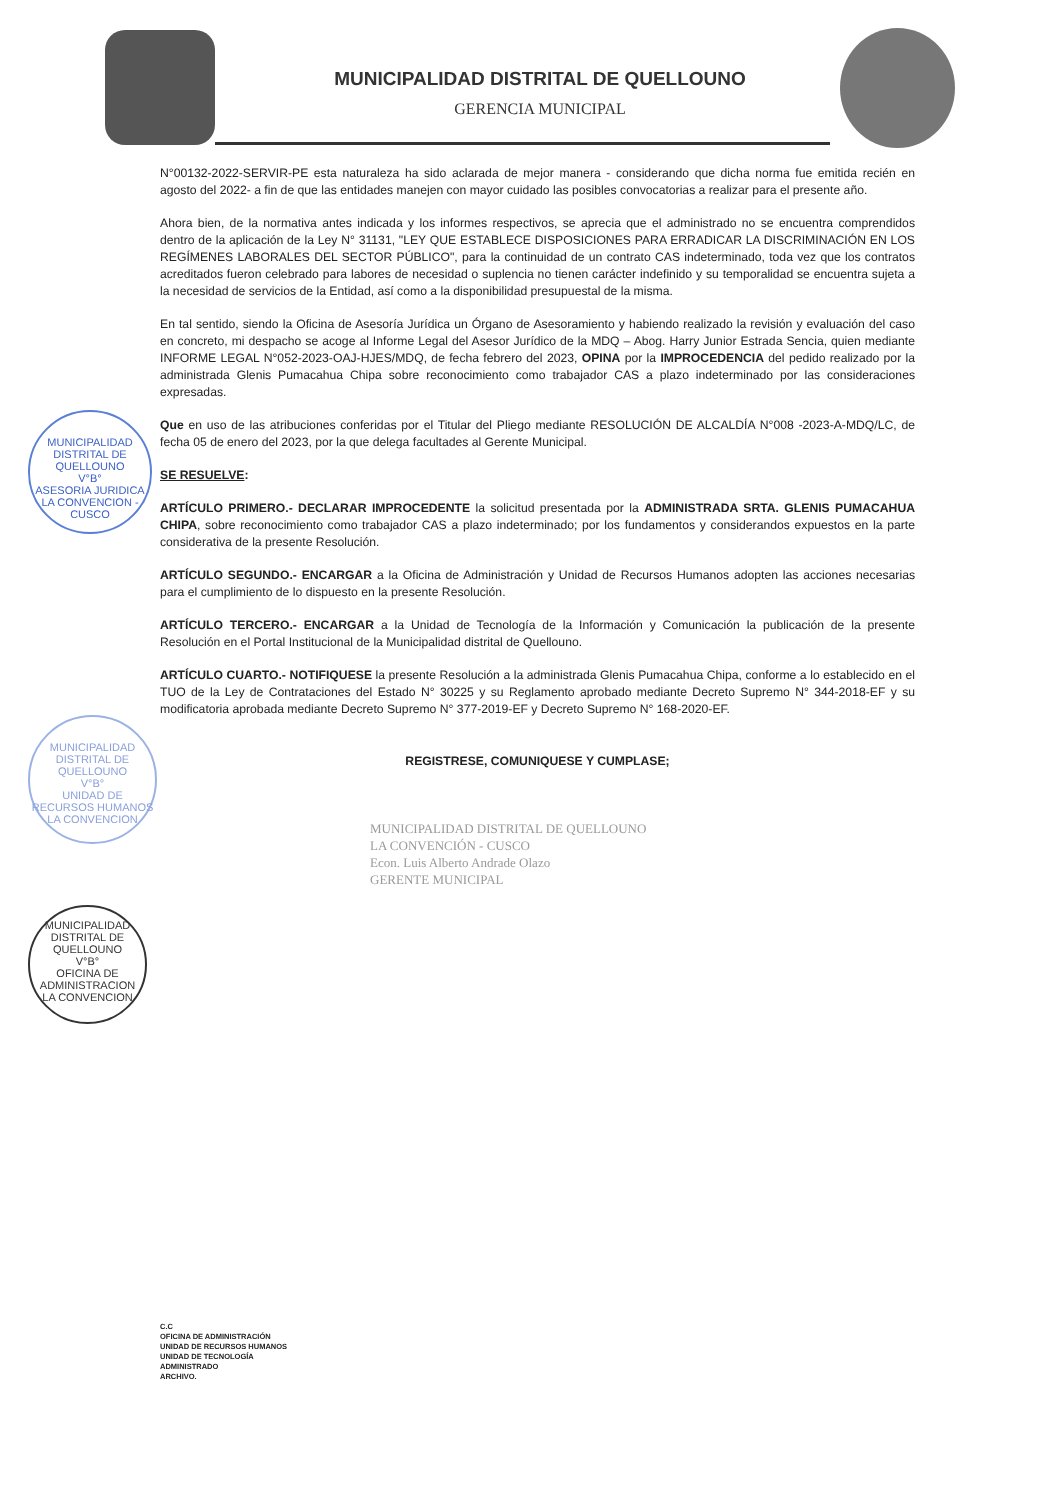MUNICIPALIDAD DISTRITAL DE QUELLOUNO
GERENCIA MUNICIPAL
N°00132-2022-SERVIR-PE esta naturaleza ha sido aclarada de mejor manera - considerando que dicha norma fue emitida recién en agosto del 2022- a fin de que las entidades manejen con mayor cuidado las posibles convocatorias a realizar para el presente año.
Ahora bien, de la normativa antes indicada y los informes respectivos, se aprecia que el administrado no se encuentra comprendidos dentro de la aplicación de la Ley N° 31131, "LEY QUE ESTABLECE DISPOSICIONES PARA ERRADICAR LA DISCRIMINACIÓN EN LOS REGÍMENES LABORALES DEL SECTOR PÚBLICO", para la continuidad de un contrato CAS indeterminado, toda vez que los contratos acreditados fueron celebrado para labores de necesidad o suplencia no tienen carácter indefinido y su temporalidad se encuentra sujeta a la necesidad de servicios de la Entidad, así como a la disponibilidad presupuestal de la misma.
En tal sentido, siendo la Oficina de Asesoría Jurídica un Órgano de Asesoramiento y habiendo realizado la revisión y evaluación del caso en concreto, mi despacho se acoge al Informe Legal del Asesor Jurídico de la MDQ – Abog. Harry Junior Estrada Sencia, quien mediante INFORME LEGAL N°052-2023-OAJ-HJES/MDQ, de fecha febrero del 2023, OPINA por la IMPROCEDENCIA del pedido realizado por la administrada Glenis Pumacahua Chipa sobre reconocimiento como trabajador CAS a plazo indeterminado por las consideraciones expresadas.
Que en uso de las atribuciones conferidas por el Titular del Pliego mediante RESOLUCIÓN DE ALCALDÍA N°008 -2023-A-MDQ/LC, de fecha 05 de enero del 2023, por la que delega facultades al Gerente Municipal.
SE RESUELVE:
ARTÍCULO PRIMERO.- DECLARAR IMPROCEDENTE la solicitud presentada por la ADMINISTRADA SRTA. GLENIS PUMACAHUA CHIPA, sobre reconocimiento como trabajador CAS a plazo indeterminado; por los fundamentos y considerandos expuestos en la parte considerativa de la presente Resolución.
ARTÍCULO SEGUNDO.- ENCARGAR a la Oficina de Administración y Unidad de Recursos Humanos adopten las acciones necesarias para el cumplimiento de lo dispuesto en la presente Resolución.
ARTÍCULO TERCERO.- ENCARGAR a la Unidad de Tecnología de la Información y Comunicación la publicación de la presente Resolución en el Portal Institucional de la Municipalidad distrital de Quellouno.
ARTÍCULO CUARTO.- NOTIFIQUESE la presente Resolución a la administrada Glenis Pumacahua Chipa, conforme a lo establecido en el TUO de la Ley de Contrataciones del Estado N° 30225 y su Reglamento aprobado mediante Decreto Supremo N° 344-2018-EF y su modificatoria aprobada mediante Decreto Supremo N° 377-2019-EF y Decreto Supremo N° 168-2020-EF.
REGISTRESE, COMUNIQUESE Y CUMPLASE;
MUNICIPALIDAD DISTRITAL DE QUELLOUNO
LA CONVENCIÓN - CUSCO
Econ. Luis Alberto Andrade Olazo
GERENTE MUNICIPAL
MUNICIPALIDAD DISTRITAL DE QUELLOUNO
V°B°
ASESORIA JURIDICA
LA CONVENCION - CUSCO
MUNICIPALIDAD DISTRITAL DE QUELLOUNO
V°B°
UNIDAD DE RECURSOS HUMANOS
LA CONVENCION
MUNICIPALIDAD DISTRITAL DE QUELLOUNO
V°B°
OFICINA DE ADMINISTRACION
LA CONVENCION
C.C
OFICINA DE ADMINISTRACIÓN
UNIDAD DE RECURSOS HUMANOS
UNIDAD DE TECNOLOGÍA
ADMINISTRADO
ARCHIVO.